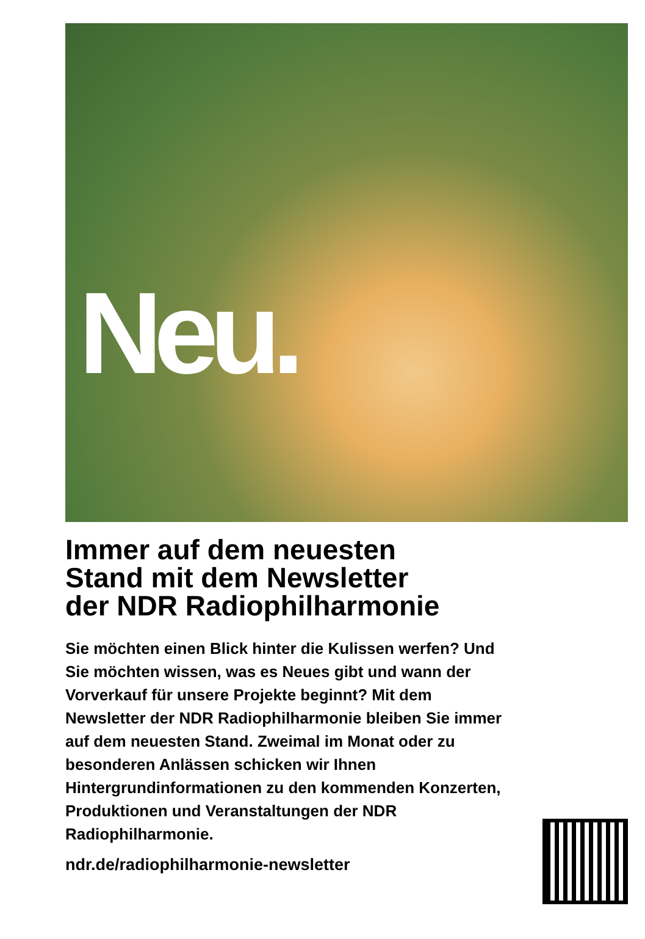Neu.
Immer auf dem neuesten
Stand mit dem Newsletter
der NDR Radiophilharmonie
Sie möchten einen Blick hinter die Kulissen werfen? Und Sie möchten wissen, was es Neues gibt und wann der Vorverkauf für unsere Projekte beginnt? Mit dem Newsletter der NDR Radiophilharmonie bleiben Sie immer auf dem neuesten Stand. Zweimal im Monat oder zu besonderen Anlässen schicken wir Ihnen Hintergrundinformationen zu den kommenden Konzerten, Produktionen und Veranstaltungen der NDR Radiophilharmonie.
ndr.de/radiophilharmonie-newsletter